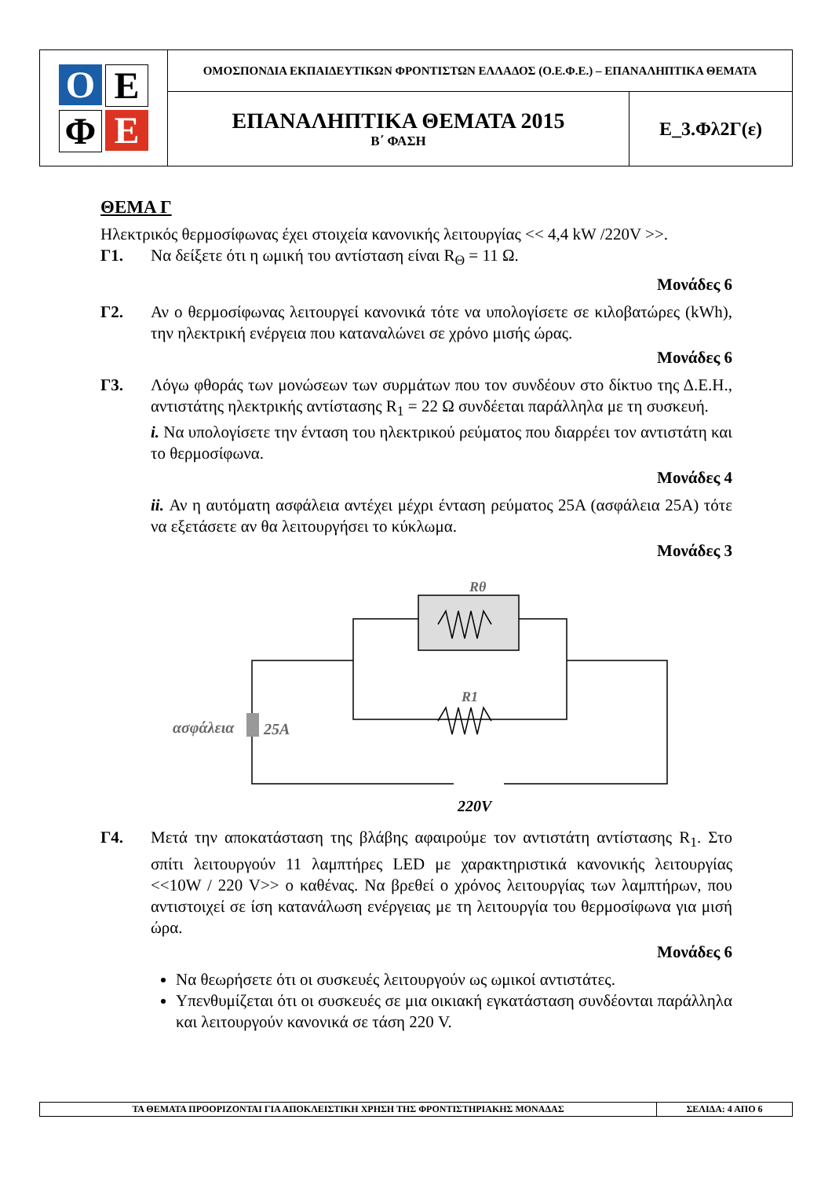| Ο Ε Φ Ε | ΟΜΟΣΠΟΝΔΙΑ ΕΚΠΑΙΔΕΥΤΙΚΩΝ ΦΡΟΝΤΙΣΤΩΝ ΕΛΛΑΔΟΣ (Ο.Ε.Φ.Ε.) – ΕΠΑΝΑΛΗΠΤΙΚΑ ΘΕΜΑΤΑ | |
| | ΕΠΑΝΑΛΗΠΤΙΚΑ ΘΕΜΑΤΑ 2015 Β΄ ΦΑΣΗ | Ε_3.Φλ2Γ(ε) |
ΘΕΜΑ Γ
Ηλεκτρικός θερμοσίφωνας έχει στοιχεία κανονικής λειτουργίας << 4,4 kW /220V >>.
Γ1. Να δείξετε ότι η ωμική του αντίσταση είναι R<sub>Θ</sub> = 11 Ω.
Μονάδες 6
Γ2. Αν ο θερμοσίφωνας λειτουργεί κανονικά τότε να υπολογίσετε σε κιλοβατώρες (kWh), την ηλεκτρική ενέργεια που καταναλώνει σε χρόνο μισής ώρας.
Μονάδες 6
Γ3. Λόγω φθοράς των μονώσεων των συρμάτων που τον συνδέουν στο δίκτυο της Δ.Ε.Η., αντιστάτης ηλεκτρικής αντίστασης R<sub>1</sub> = 22 Ω συνδέεται παράλληλα με τη συσκευή.
i. Να υπολογίσετε την ένταση του ηλεκτρικού ρεύματος που διαρρέει τον αντιστάτη και το θερμοσίφωνα.
Μονάδες 4
ii. Αν η αυτόματη ασφάλεια αντέχει μέχρι ένταση ρεύματος 25Α (ασφάλεια 25Α) τότε να εξετάσετε αν θα λειτουργήσει το κύκλωμα.
Μονάδες 3
Rθ
R1
ασφάλεια
25A
220V
Γ4. Μετά την αποκατάσταση της βλάβης αφαιρούμε τον αντιστάτη αντίστασης R<sub>1</sub>. Στο σπίτι λειτουργούν 11 λαμπτήρες LED με χαρακτηριστικά κανονικής λειτουργίας <<10W / 220 V>> ο καθένας. Να βρεθεί ο χρόνος λειτουργίας των λαμπτήρων, που αντιστοιχεί σε ίση κατανάλωση ενέργειας με τη λειτουργία του θερμοσίφωνα για μισή ώρα.
Μονάδες 6
Να θεωρήσετε ότι οι συσκευές λειτουργούν ως ωμικοί αντιστάτες.
Υπενθυμίζεται ότι οι συσκευές σε μια οικιακή εγκατάσταση συνδέονται παράλληλα και λειτουργούν κανονικά σε τάση 220 V.
| ΤΑ ΘΕΜΑΤΑ ΠΡΟΟΡΙΖΟΝΤΑΙ ΓΙΑ ΑΠΟΚΛΕΙΣΤΙΚΗ ΧΡΗΣΗ ΤΗΣ ΦΡΟΝΤΙΣΤΗΡΙΑΚΗΣ ΜΟΝΑΔΑΣ | ΣΕΛΙΔΑ: 4 ΑΠΟ 6 |